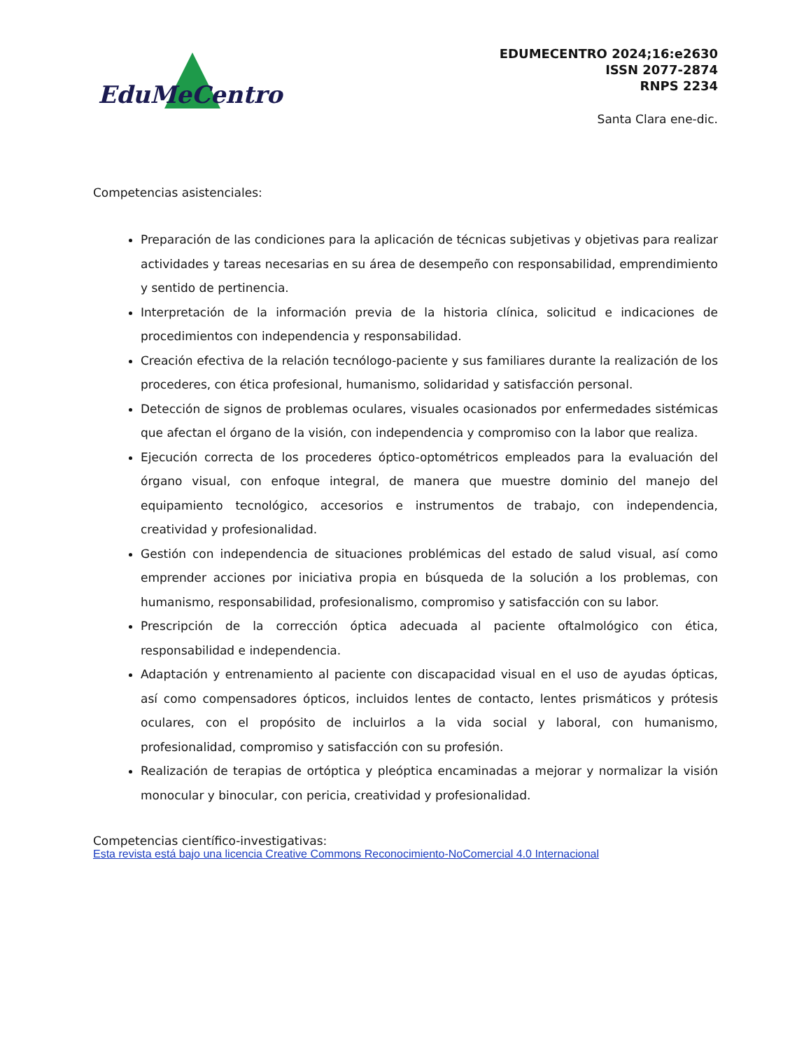EduMeCentro
EDUMECENTRO 2024;16:e2630
ISSN 2077-2874
RNPS 2234
Santa Clara ene-dic.
Competencias asistenciales:
Preparación de las condiciones para la aplicación de técnicas subjetivas y objetivas para realizar actividades y tareas necesarias en su área de desempeño con responsabilidad, emprendimiento y sentido de pertinencia.
Interpretación de la información previa de la historia clínica, solicitud e indicaciones de procedimientos con independencia y responsabilidad.
Creación efectiva de la relación tecnólogo-paciente y sus familiares durante la realización de los procederes, con ética profesional, humanismo, solidaridad y satisfacción personal.
Detección de signos de problemas oculares, visuales ocasionados por enfermedades sistémicas que afectan el órgano de la visión, con independencia y compromiso con la labor que realiza.
Ejecución correcta de los procederes óptico-optométricos empleados para la evaluación del órgano visual, con enfoque integral, de manera que muestre dominio del manejo del equipamiento tecnológico, accesorios e instrumentos de trabajo, con independencia, creatividad y profesionalidad.
Gestión con independencia de situaciones problémicas del estado de salud visual, así como emprender acciones por iniciativa propia en búsqueda de la solución a los problemas, con humanismo, responsabilidad, profesionalismo, compromiso y satisfacción con su labor.
Prescripción de la corrección óptica adecuada al paciente oftalmológico con ética, responsabilidad e independencia.
Adaptación y entrenamiento al paciente con discapacidad visual en el uso de ayudas ópticas, así como compensadores ópticos, incluidos lentes de contacto, lentes prismáticos y prótesis oculares, con el propósito de incluirlos a la vida social y laboral, con humanismo, profesionalidad, compromiso y satisfacción con su profesión.
Realización de terapias de ortóptica y pleóptica encaminadas a mejorar y normalizar la visión monocular y binocular, con pericia, creatividad y profesionalidad.
Competencias científico-investigativas:
Esta revista está bajo una licencia Creative Commons Reconocimiento-NoComercial 4.0 Internacional